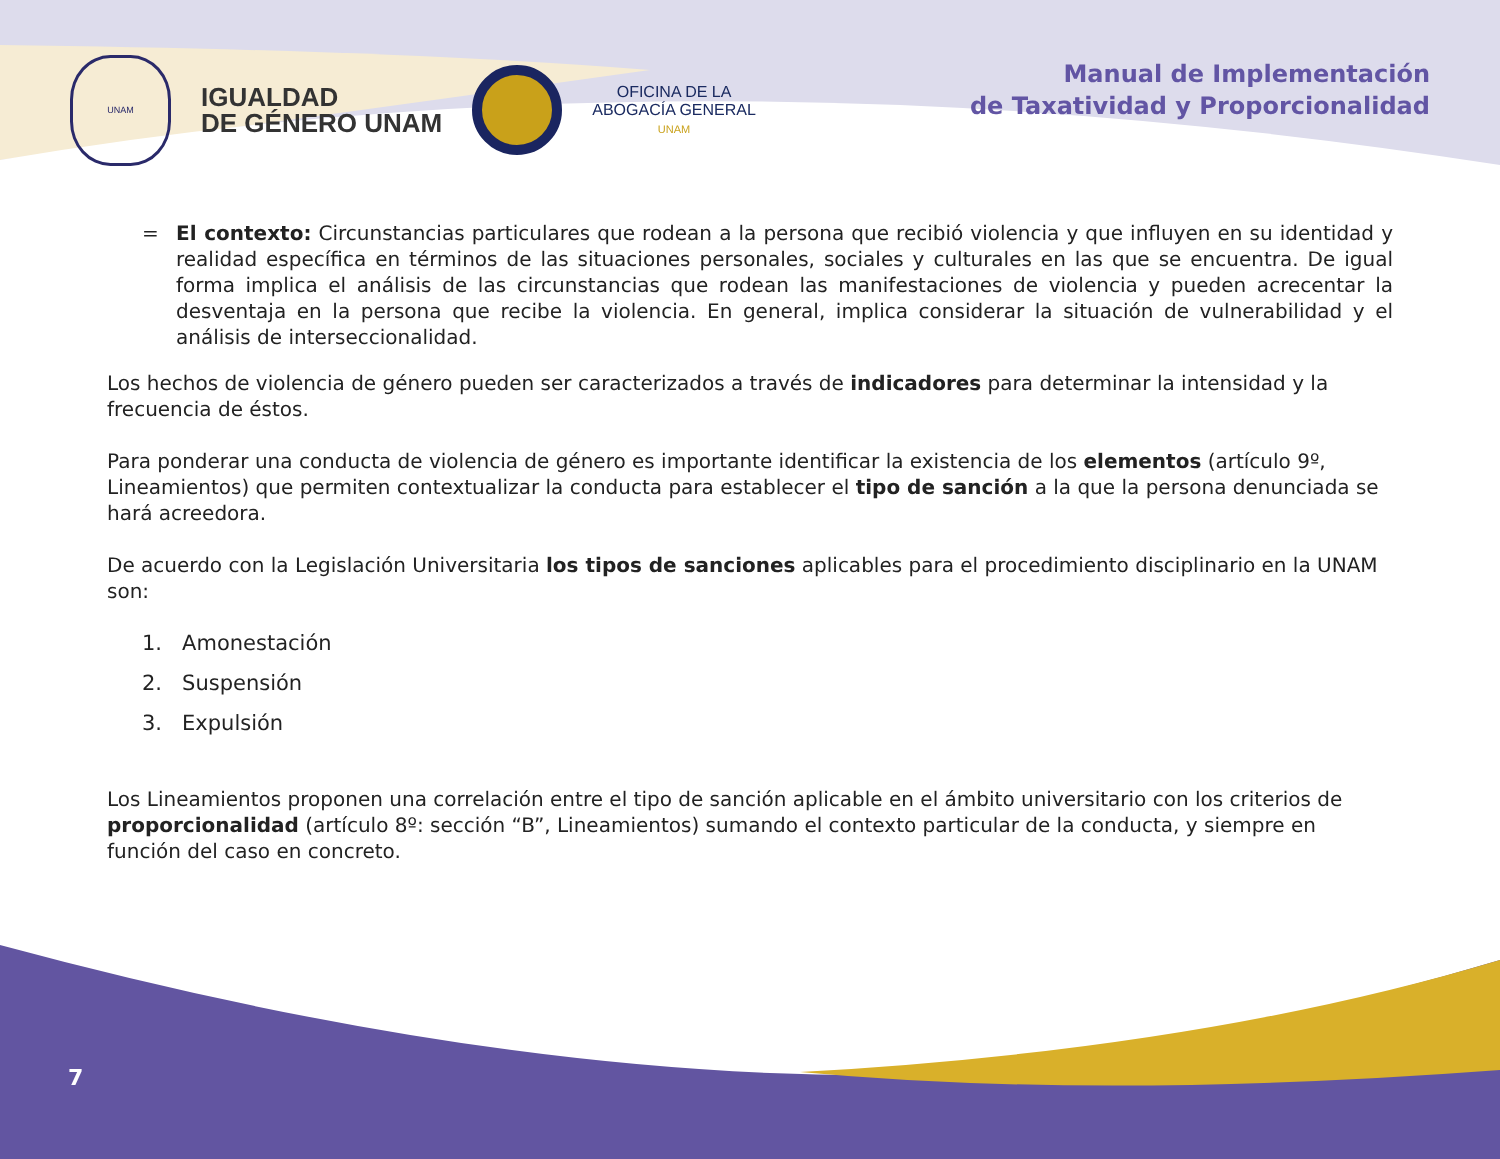UNAM
IGUALDAD
DE GÉNERO UNAM
OFICINA DE LA
ABOGACÍA GENERAL
UNAM
Manual de Implementación
de Taxatividad y Proporcionalidad
= El contexto: Circunstancias particulares que rodean a la persona que recibió violencia y que influyen en su identidad y realidad específica en términos de las situaciones personales, sociales y culturales en las que se encuentra. De igual forma implica el análisis de las circunstancias que rodean las manifestaciones de violencia y pueden acrecentar la desventaja en la persona que recibe la violencia. En general, implica considerar la situación de vulnerabilidad y el análisis de interseccionalidad.
Los hechos de violencia de género pueden ser caracterizados a través de indicadores para determinar la intensidad y la frecuencia de éstos.
Para ponderar una conducta de violencia de género es importante identificar la existencia de los elementos (artículo 9º, Lineamientos) que permiten contextualizar la conducta para establecer el tipo de sanción a la que la persona denunciada se hará acreedora.
De acuerdo con la Legislación Universitaria los tipos de sanciones aplicables para el procedimiento disciplinario en la UNAM son:
1. Amonestación
2. Suspensión
3. Expulsión
Los Lineamientos proponen una correlación entre el tipo de sanción aplicable en el ámbito universitario con los criterios de proporcionalidad (artículo 8º: sección “B”, Lineamientos) sumando el contexto particular de la conducta, y siempre en función del caso en concreto.
7